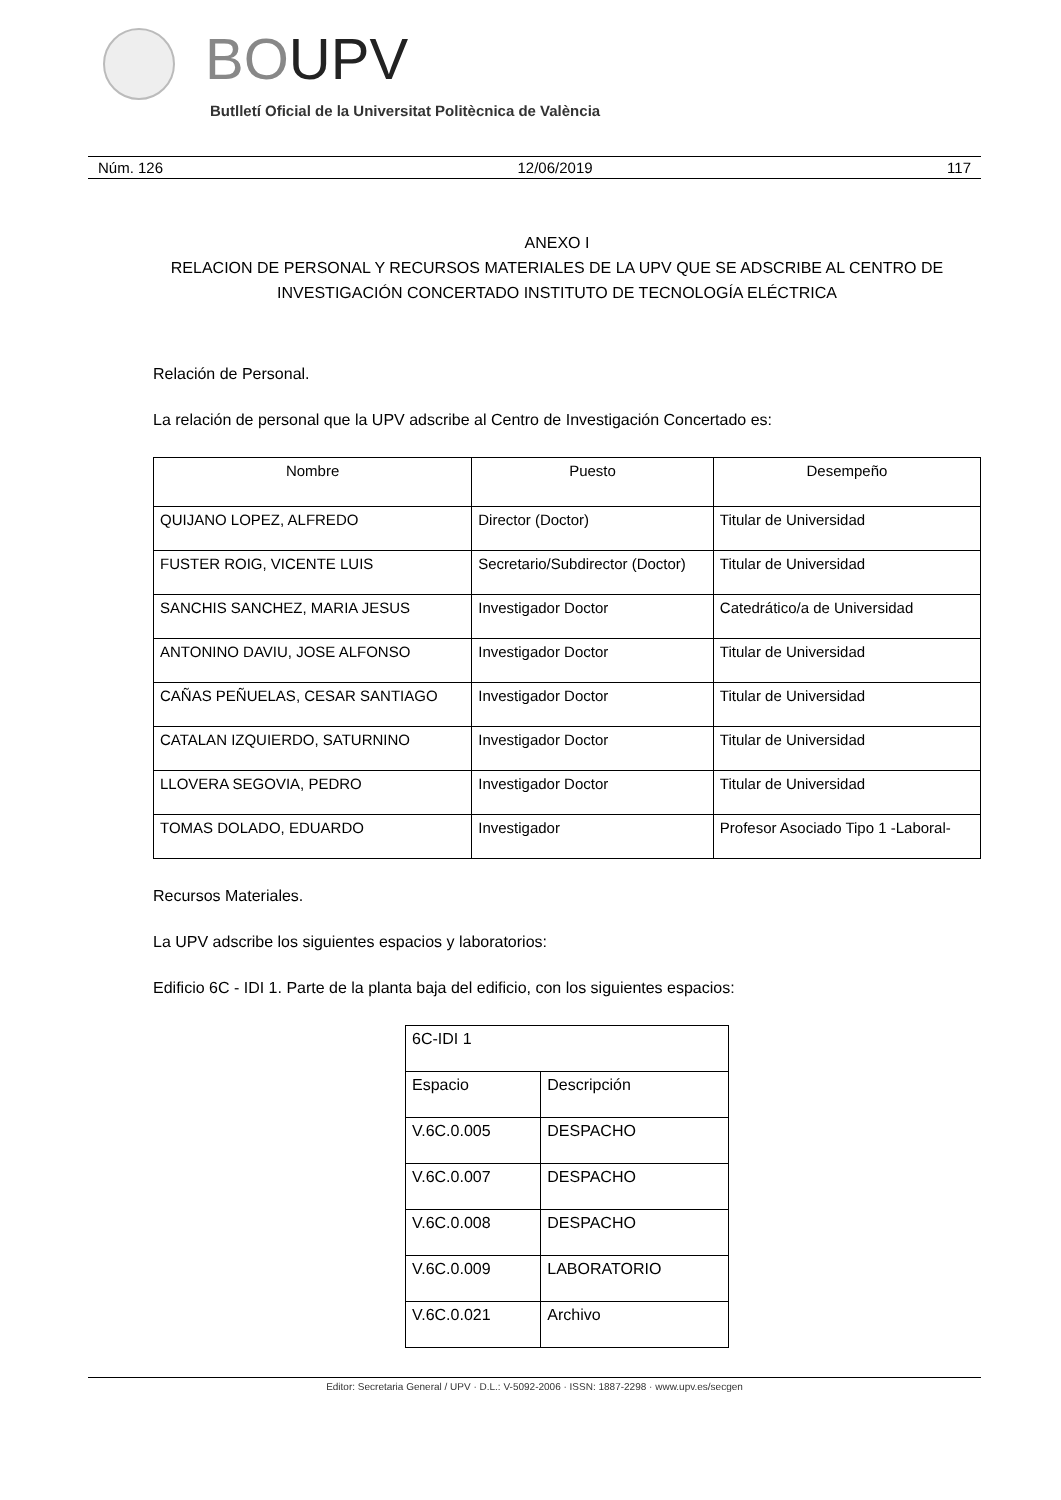BOUPV
Butlletí Oficial de la Universitat Politècnica de València
Núm. 126 12/06/2019 117
ANEXO I
RELACION DE PERSONAL Y RECURSOS MATERIALES DE LA UPV QUE SE ADSCRIBE AL CENTRO DE INVESTIGACIÓN CONCERTADO INSTITUTO DE TECNOLOGÍA ELÉCTRICA
Relación de Personal.
La relación de personal que la UPV adscribe al Centro de Investigación Concertado es:
| Nombre | Puesto | Desempeño |
| --- | --- | --- |
| QUIJANO LOPEZ, ALFREDO | Director (Doctor) | Titular de Universidad |
| FUSTER ROIG, VICENTE LUIS | Secretario/Subdirector (Doctor) | Titular de Universidad |
| SANCHIS SANCHEZ, MARIA JESUS | Investigador Doctor | Catedrático/a de Universidad |
| ANTONINO DAVIU, JOSE ALFONSO | Investigador Doctor | Titular de Universidad |
| CAÑAS PEÑUELAS, CESAR SANTIAGO | Investigador Doctor | Titular de Universidad |
| CATALAN IZQUIERDO, SATURNINO | Investigador Doctor | Titular de Universidad |
| LLOVERA SEGOVIA, PEDRO | Investigador Doctor | Titular de Universidad |
| TOMAS DOLADO, EDUARDO | Investigador | Profesor Asociado Tipo 1 -Laboral- |
Recursos Materiales.
La UPV adscribe los siguientes espacios y laboratorios:
Edificio 6C - IDI 1. Parte de la planta baja del edificio, con los siguientes espacios:
| 6C-IDI 1 | |
| Espacio | Descripción |
| V.6C.0.005 | DESPACHO |
| V.6C.0.007 | DESPACHO |
| V.6C.0.008 | DESPACHO |
| V.6C.0.009 | LABORATORIO |
| V.6C.0.021 | Archivo |
Editor: Secretaria General / UPV · D.L.: V-5092-2006 · ISSN: 1887-2298 · www.upv.es/secgen